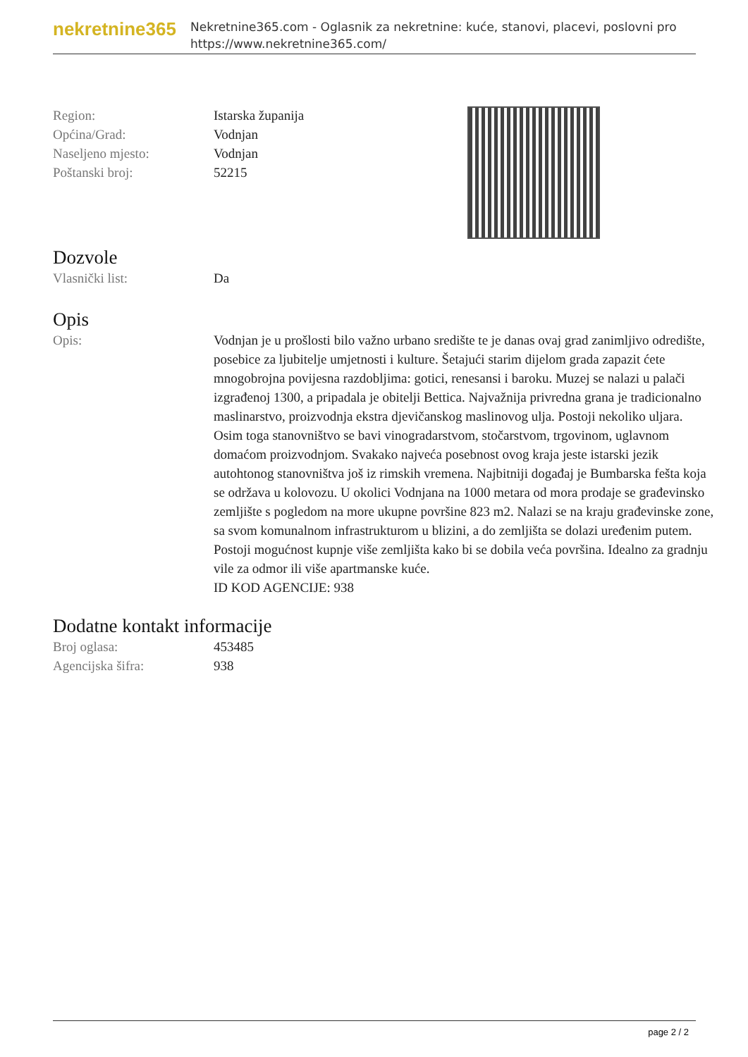nekretnine365
Nekretnine365.com - Oglasnik za nekretnine: kuće, stanovi, placevi, poslovni pro
https://www.nekretnine365.com/
Region: Istarska županija
Općina/Grad: Vodnjan
Naseljeno mjesto: Vodnjan
Poštanski broj: 52215
Dozvole
Vlasnički list: Da
Opis
Opis: Vodnjan je u prošlosti bilo važno urbano središte te je danas ovaj grad zanimljivo odredište, posebice za ljubitelje umjetnosti i kulture. Šetajući starim dijelom grada zapazit ćete mnogobrojna povijesna razdobljima: gotici, renesansi i baroku. Muzej se nalazi u palači izgrađenoj 1300, a pripadala je obitelji Bettica. Najvažnija privredna grana je tradicionalno maslinarstvo, proizvodnja ekstra djevičanskog maslinovog ulja. Postoji nekoliko uljara. Osim toga stanovništvo se bavi vinogradarstvom, stočarstvom, trgovinom, uglavnom domaćom proizvodnjom. Svakako najveća posebnost ovog kraja jeste istarski jezik autohtonog stanovništva još iz rimskih vremena. Najbitniji događaj je Bumbarska fešta koja se održava u kolovozu. U okolici Vodnjana na 1000 metara od mora prodaje se građevinsko zemljište s pogledom na more ukupne površine 823 m2. Nalazi se na kraju građevinske zone, sa svom komunalnom infrastrukturom u blizini, a do zemljišta se dolazi uređenim putem. Postoji mogućnost kupnje više zemljišta kako bi se dobila veća površina. Idealno za gradnju vile za odmor ili više apartmanske kuće.
ID KOD AGENCIJE: 938
Dodatne kontakt informacije
Broj oglasa: 453485
Agencijska šifra: 938
page 2 / 2